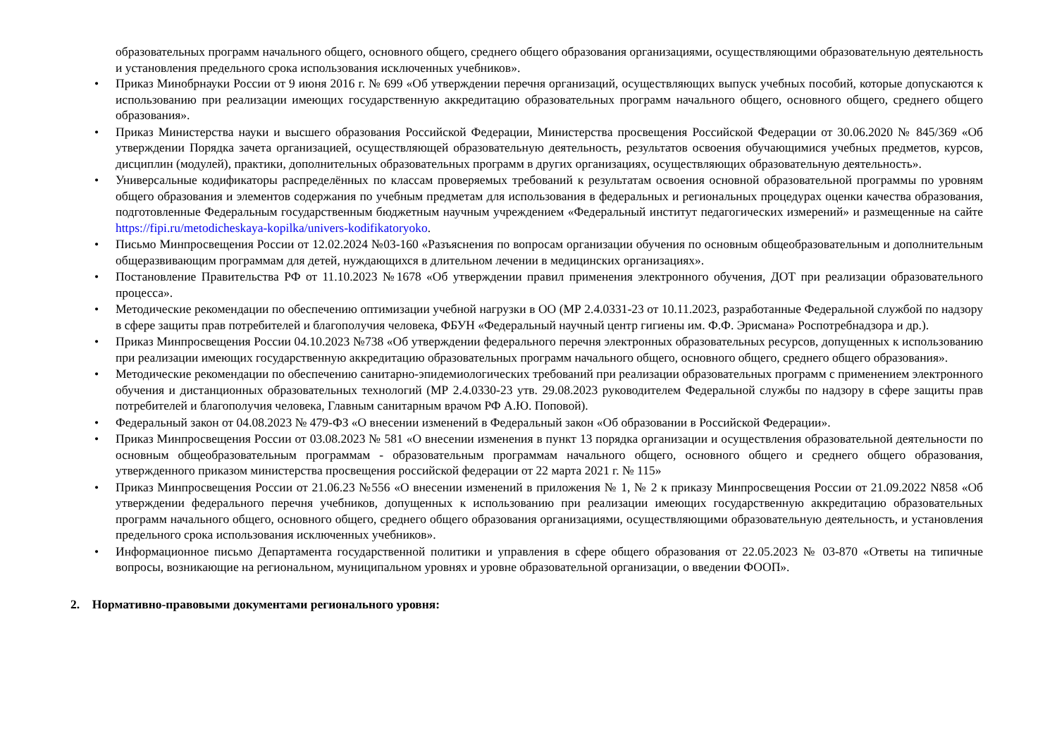образовательных программ начального общего, основного общего, среднего общего образования организациями, осуществляющими образовательную деятельность и установления предельного срока использования исключенных учебников».
• Приказ Минобрнауки России от 9 июня 2016 г. № 699 «Об утверждении перечня организаций, осуществляющих выпуск учебных пособий, которые допускаются к использованию при реализации имеющих государственную аккредитацию образовательных программ начального общего, основного общего, среднего общего образования».
• Приказ Министерства науки и высшего образования Российской Федерации, Министерства просвещения Российской Федерации от 30.06.2020 № 845/369 «Об утверждении Порядка зачета организацией, осуществляющей образовательную деятельность, результатов освоения обучающимися учебных предметов, курсов, дисциплин (модулей), практики, дополнительных образовательных программ в других организациях, осуществляющих образовательную деятельность».
• Универсальные кодификаторы распределённых по классам проверяемых требований к результатам освоения основной образовательной программы по уровням общего образования и элементов содержания по учебным предметам для использования в федеральных и региональных процедурах оценки качества образования, подготовленные Федеральным государственным бюджетным научным учреждением «Федеральный институт педагогических измерений» и размещенные на сайте https://fipi.ru/metodicheskaya-kopilka/univers-kodifikatoryoko.
• Письмо Минпросвещения России от 12.02.2024 №03-160 «Разъяснения по вопросам организации обучения по основным общеобразовательным и дополнительным общеразвивающим программам для детей, нуждающихся в длительном лечении в медицинских организациях».
• Постановление Правительства РФ от 11.10.2023 №1678 «Об утверждении правил применения электронного обучения, ДОТ при реализации образовательного процесса».
• Методические рекомендации по обеспечению оптимизации учебной нагрузки в ОО (МР 2.4.0331-23 от 10.11.2023, разработанные Федеральной службой по надзору в сфере защиты прав потребителей и благополучия человека, ФБУН «Федеральный научный центр гигиены им. Ф.Ф. Эрисмана» Роспотребнадзора и др.).
• Приказ Минпросвещения России 04.10.2023 №738 «Об утверждении федерального перечня электронных образовательных ресурсов, допущенных к использованию при реализации имеющих государственную аккредитацию образовательных программ начального общего, основного общего, среднего общего образования».
• Методические рекомендации по обеспечению санитарно-эпидемиологических требований при реализации образовательных программ с применением электронного обучения и дистанционных образовательных технологий (МР 2.4.0330-23 утв. 29.08.2023 руководителем Федеральной службы по надзору в сфере защиты прав потребителей и благополучия человека, Главным санитарным врачом РФ А.Ю. Поповой).
• Федеральный закон от 04.08.2023 № 479-ФЗ «О внесении изменений в Федеральный закон «Об образовании в Российской Федерации».
• Приказ Минпросвещения России от 03.08.2023 № 581 «О внесении изменения в пункт 13 порядка организации и осуществления образовательной деятельности по основным общеобразовательным программам - образовательным программам начального общего, основного общего и среднего общего образования, утвержденного приказом министерства просвещения российской федерации от 22 марта 2021 г. № 115»
• Приказ Минпросвещения России от 21.06.23 №556 «О внесении изменений в приложения № 1, № 2 к приказу Минпросвещения России от 21.09.2022 N858 «Об утверждении федерального перечня учебников, допущенных к использованию при реализации имеющих государственную аккредитацию образовательных программ начального общего, основного общего, среднего общего образования организациями, осуществляющими образовательную деятельность, и установления предельного срока использования исключенных учебников».
• Информационное письмо Департамента государственной политики и управления в сфере общего образования от 22.05.2023 № 03-870 «Ответы на типичные вопросы, возникающие на региональном, муниципальном уровнях и уровне образовательной организации, о введении ФООП».
2. Нормативно-правовыми документами регионального уровня: